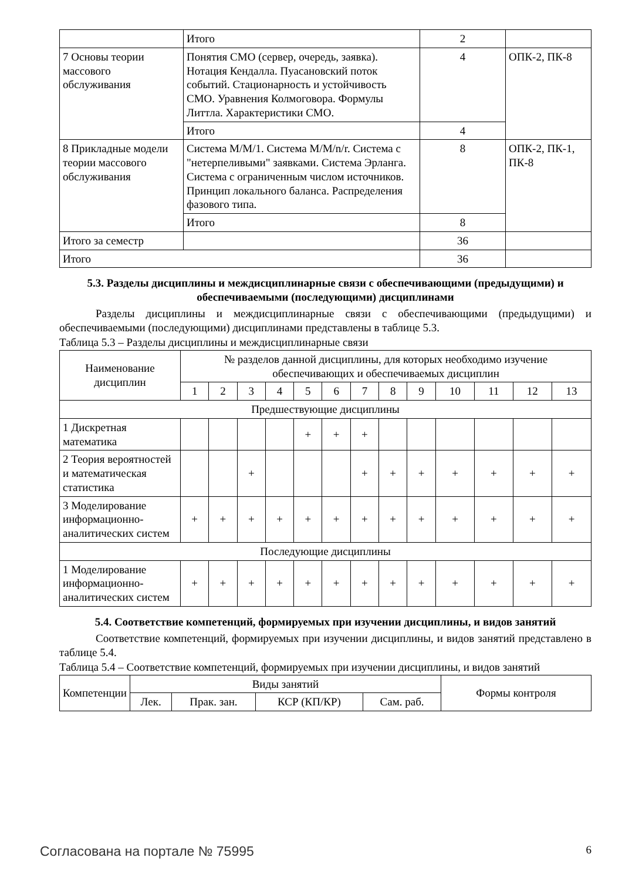| | Итого | 2 | |
| 7 Основы теории массового обслуживания | Понятия СМО (сервер, очередь, заявка). Нотация Кендалла. Пуасановский поток событий. Стационарность и устойчивость СМО. Уравнения Колмоговора. Формулы Литтла. Характеристики СМО. | 4 | ОПК-2, ПК-8 |
| | Итого | 4 | |
| 8 Прикладные модели теории массового обслуживания | Система M/M/1. Система M/M/n/r. Система с "нетерпеливыми" заявками. Система Эрланга. Система с ограниченным числом источников. Принцип локального баланса. Распределения фазового типа. | 8 | ОПК-2, ПК-1, ПК-8 |
| | Итого | 8 | |
| Итого за семестр | | 36 | |
| Итого | | 36 | |
5.3. Разделы дисциплины и междисциплинарные связи с обеспечивающими (предыдущими) и обеспечиваемыми (последующими) дисциплинами
Разделы дисциплины и междисциплинарные связи с обеспечивающими (предыдущими) и обеспечиваемыми (последующими) дисциплинами представлены в таблице 5.3.
Таблица 5.3 – Разделы дисциплины и междисциплинарные связи
| Наименование дисциплин | № разделов данной дисциплины, для которых необходимо изучение обеспечивающих и обеспечиваемых дисциплин | | | | | | | | | | | | |
| | 1 | 2 | 3 | 4 | 5 | 6 | 7 | 8 | 9 | 10 | 11 | 12 | 13 |
| Предшествующие дисциплины | | | | | | | | | | | | | |
| 1 Дискретная математика | | | | | + | + | + | | | | | | |
| 2 Теория вероятностей и математическая статистика | | | + | | | | + | + | + | + | + | + | + |
| 3 Моделирование информационно-аналитических систем | + | + | + | + | + | + | + | + | + | + | + | + | + |
| Последующие дисциплины | | | | | | | | | | | | | |
| 1 Моделирование информационно-аналитических систем | + | + | + | + | + | + | + | + | + | + | + | + | + |
5.4. Соответствие компетенций, формируемых при изучении дисциплины, и видов занятий
Соответствие компетенций, формируемых при изучении дисциплины, и видов занятий представлено в таблице 5.4.
Таблица 5.4 – Соответствие компетенций, формируемых при изучении дисциплины, и видов занятий
| Компетенции | Виды занятий | | | | Формы контроля |
| | Лек. | Прак. зан. | КСР (КП/КР) | Сам. раб. | |
Согласована на портале № 75995 6